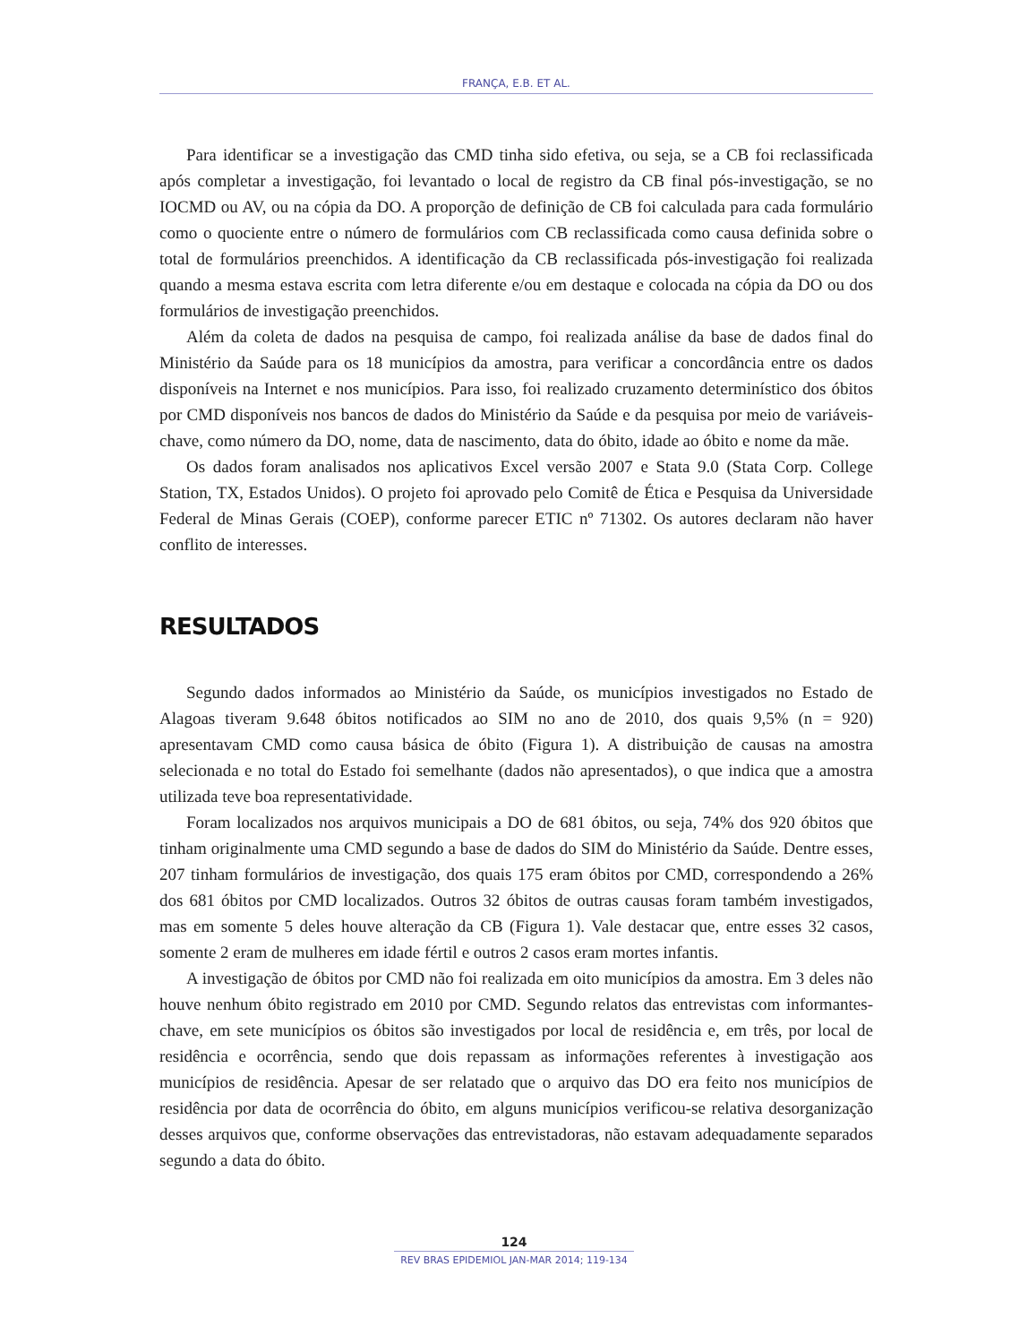FRANÇA, E.B. ET AL.
Para identificar se a investigação das CMD tinha sido efetiva, ou seja, se a CB foi reclassificada após completar a investigação, foi levantado o local de registro da CB final pós-investigação, se no IOCMD ou AV, ou na cópia da DO. A proporção de definição de CB foi calculada para cada formulário como o quociente entre o número de formulários com CB reclassificada como causa definida sobre o total de formulários preenchidos. A identificação da CB reclassificada pós-investigação foi realizada quando a mesma estava escrita com letra diferente e/ou em destaque e colocada na cópia da DO ou dos formulários de investigação preenchidos.
Além da coleta de dados na pesquisa de campo, foi realizada análise da base de dados final do Ministério da Saúde para os 18 municípios da amostra, para verificar a concordância entre os dados disponíveis na Internet e nos municípios. Para isso, foi realizado cruzamento determinístico dos óbitos por CMD disponíveis nos bancos de dados do Ministério da Saúde e da pesquisa por meio de variáveis-chave, como número da DO, nome, data de nascimento, data do óbito, idade ao óbito e nome da mãe.
Os dados foram analisados nos aplicativos Excel versão 2007 e Stata 9.0 (Stata Corp. College Station, TX, Estados Unidos). O projeto foi aprovado pelo Comitê de Ética e Pesquisa da Universidade Federal de Minas Gerais (COEP), conforme parecer ETIC nº 71302. Os autores declaram não haver conflito de interesses.
RESULTADOS
Segundo dados informados ao Ministério da Saúde, os municípios investigados no Estado de Alagoas tiveram 9.648 óbitos notificados ao SIM no ano de 2010, dos quais 9,5% (n = 920) apresentavam CMD como causa básica de óbito (Figura 1). A distribuição de causas na amostra selecionada e no total do Estado foi semelhante (dados não apresentados), o que indica que a amostra utilizada teve boa representatividade.
Foram localizados nos arquivos municipais a DO de 681 óbitos, ou seja, 74% dos 920 óbitos que tinham originalmente uma CMD segundo a base de dados do SIM do Ministério da Saúde. Dentre esses, 207 tinham formulários de investigação, dos quais 175 eram óbitos por CMD, correspondendo a 26% dos 681 óbitos por CMD localizados. Outros 32 óbitos de outras causas foram também investigados, mas em somente 5 deles houve alteração da CB (Figura 1). Vale destacar que, entre esses 32 casos, somente 2 eram de mulheres em idade fértil e outros 2 casos eram mortes infantis.
A investigação de óbitos por CMD não foi realizada em oito municípios da amostra. Em 3 deles não houve nenhum óbito registrado em 2010 por CMD. Segundo relatos das entrevistas com informantes-chave, em sete municípios os óbitos são investigados por local de residência e, em três, por local de residência e ocorrência, sendo que dois repassam as informações referentes à investigação aos municípios de residência. Apesar de ser relatado que o arquivo das DO era feito nos municípios de residência por data de ocorrência do óbito, em alguns municípios verificou-se relativa desorganização desses arquivos que, conforme observações das entrevistadoras, não estavam adequadamente separados segundo a data do óbito.
124
REV BRAS EPIDEMIOL JAN-MAR 2014; 119-134